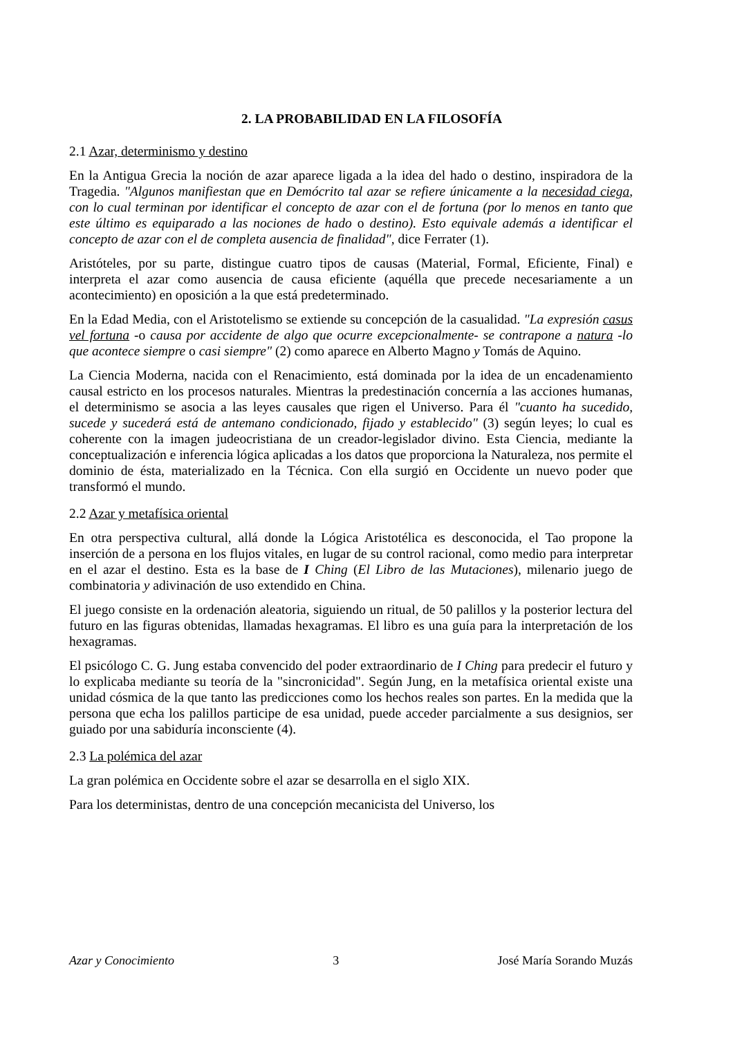2. LA PROBABILIDAD EN LA FILOSOFÍA
2.1 Azar, determinismo y destino
En la Antigua Grecia la noción de azar aparece ligada a la idea del hado o destino, inspiradora de la Tragedia. "Algunos manifiestan que en Demócrito tal azar se refiere únicamente a la necesidad ciega, con lo cual terminan por identificar el concepto de azar con el de fortuna (por lo menos en tanto que este último es equiparado a las nociones de hado o destino). Esto equivale además a identificar el concepto de azar con el de completa ausencia de finalidad", dice Ferrater (1).
Aristóteles, por su parte, distingue cuatro tipos de causas (Material, Formal, Eficiente, Final) e interpreta el azar como ausencia de causa eficiente (aquélla que precede necesariamente a un acontecimiento) en oposición a la que está predeterminado.
En la Edad Media, con el Aristotelismo se extiende su concepción de la casualidad. "La expresión casus vel fortuna -o causa por accidente de algo que ocurre excepcionalmente- se contrapone a natura -lo que acontece siempre o casi siempre" (2) como aparece en Alberto Magno y Tomás de Aquino.
La Ciencia Moderna, nacida con el Renacimiento, está dominada por la idea de un encadenamiento causal estricto en los procesos naturales. Mientras la predestinación concernía a las acciones humanas, el determinismo se asocia a las leyes causales que rigen el Universo. Para él "cuanto ha sucedido, sucede y sucederá está de antemano condicionado, fijado y establecido" (3) según leyes; lo cual es coherente con la imagen judeocristiana de un creador-legislador divino. Esta Ciencia, mediante la conceptualización e inferencia lógica aplicadas a los datos que proporciona la Naturaleza, nos permite el dominio de ésta, materializado en la Técnica. Con ella surgió en Occidente un nuevo poder que transformó el mundo.
2.2 Azar y metafísica oriental
En otra perspectiva cultural, allá donde la Lógica Aristotélica es desconocida, el Tao propone la inserción de a persona en los flujos vitales, en lugar de su control racional, como medio para interpretar en el azar el destino. Esta es la base de I Ching (El Libro de las Mutaciones), milenario juego de combinatoria y adivinación de uso extendido en China.
El juego consiste en la ordenación aleatoria, siguiendo un ritual, de 50 palillos y la posterior lectura del futuro en las figuras obtenidas, llamadas hexagramas. El libro es una guía para la interpretación de los hexagramas.
El psicólogo C. G. Jung estaba convencido del poder extraordinario de I Ching para predecir el futuro y lo explicaba mediante su teoría de la "sincronicidad". Según Jung, en la metafísica oriental existe una unidad cósmica de la que tanto las predicciones como los hechos reales son partes. En la medida que la persona que echa los palillos participe de esa unidad, puede acceder parcialmente a sus designios, ser guiado por una sabiduría inconsciente (4).
2.3 La polémica del azar
La gran polémica en Occidente sobre el azar se desarrolla en el siglo XIX.
Para los deterministas, dentro de una concepción mecanicista del Universo, los
Azar y Conocimiento 3 José María Sorando Muzás